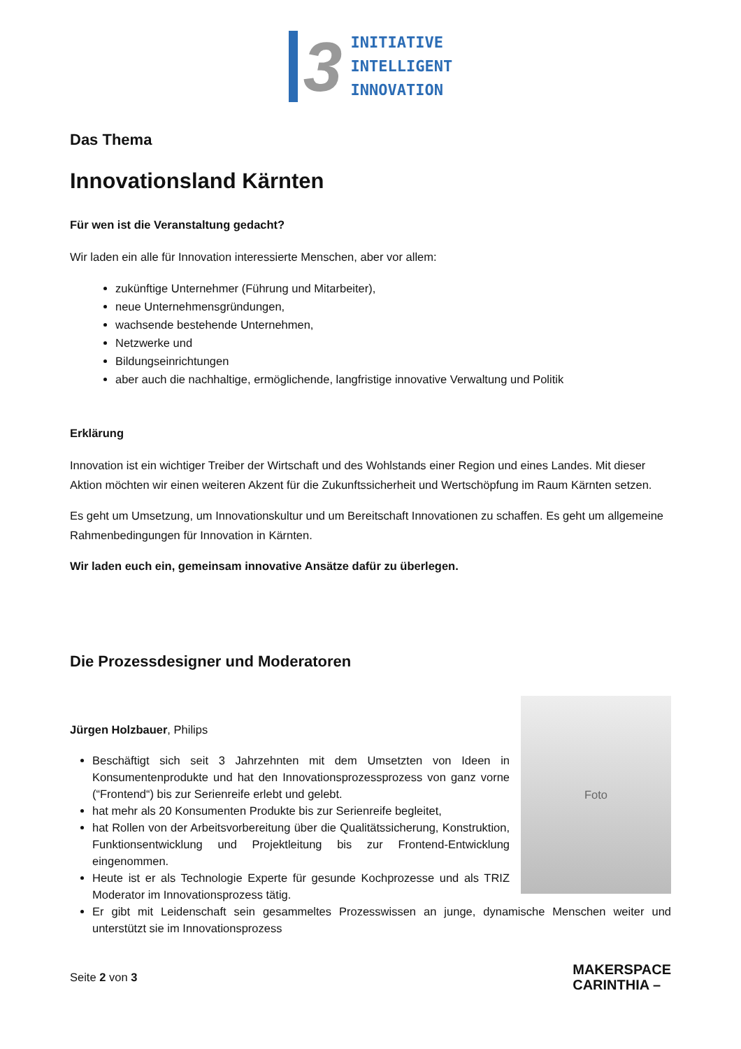3
INITIATIVE
INTELLIGENT
INNOVATION
Das Thema
Innovationsland Kärnten
Für wen ist die Veranstaltung gedacht?
Wir laden ein alle für Innovation interessierte Menschen, aber vor allem:
zukünftige Unternehmer (Führung und Mitarbeiter),
neue Unternehmensgründungen,
wachsende bestehende Unternehmen,
Netzwerke und
Bildungseinrichtungen
aber auch die nachhaltige, ermöglichende, langfristige innovative Verwaltung und Politik
Erklärung
Innovation ist ein wichtiger Treiber der Wirtschaft und des Wohlstands einer Region und eines Landes. Mit dieser Aktion möchten wir einen weiteren Akzent für die Zukunftssicherheit und Wertschöpfung im Raum Kärnten setzen.
Es geht um Umsetzung, um Innovationskultur und um Bereitschaft Innovationen zu schaffen. Es geht um allgemeine Rahmenbedingungen für Innovation in Kärnten.
Wir laden euch ein, gemeinsam innovative Ansätze dafür zu überlegen.
Die Prozessdesigner und Moderatoren
Jürgen Holzbauer, Philips
Beschäftigt sich seit 3 Jahrzehnten mit dem Umsetzten von Ideen in Konsumentenprodukte und hat den Innovationsprozessprozess von ganz vorne (“Frontend“) bis zur Serienreife erlebt und gelebt.
hat mehr als 20 Konsumenten Produkte bis zur Serienreife begleitet,
hat Rollen von der Arbeitsvorbereitung über die Qualitätssicherung, Konstruktion, Funktionsentwicklung und Projektleitung bis zur Frontend-Entwicklung eingenommen.
Heute ist er als Technologie Experte für gesunde Kochprozesse und als TRIZ Moderator im Innovationsprozess tätig.
Foto
Er gibt mit Leidenschaft sein gesammeltes Prozesswissen an junge, dynamische Menschen weiter und unterstützt sie im Innovationsprozess
Seite 2 von 3 MAKERSPACE
CARINTHIA –